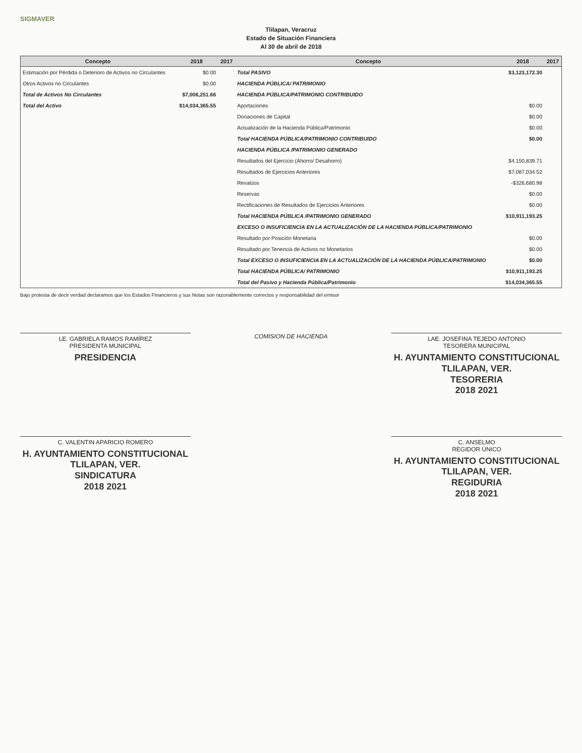SIGMAVER
Tlilapan, Veracruz
Estado de Situación Financiera
Al 30 de abril de 2018
| Concepto | 2018 | 2017 | Concepto | 2018 | 2017 |
| --- | --- | --- | --- | --- | --- |
| Estimación por Pérdida o Deterioro de Activos no Circulantes | $0.00 | | Total PASIVO | $3,123,172.30 | |
| Otros Activos no Circulantes | $0.00 | | HACIENDA PÚBLICA/ PATRIMONIO | | |
| Total de Activos No Circulantes | $7,006,251.66 | | HACIENDA PÚBLICA/PATRIMONIO CONTRIBUIDO | | |
| Total del Activo | $14,034,365.55 | | Aportaciones | $0.00 | |
| | | | Donaciones de Capital | $0.00 | |
| | | | Actualización de la Hacienda Pública/Patrimonio | $0.00 | |
| | | | Total HACIENDA PÚBLICA/PATRIMONIO CONTRIBUIDO | $0.00 | |
| | | | HACIENDA PÚBLICA /PATRIMONIO GENERADO | | |
| | | | Resultados del Ejercicio (Ahorro/ Desahorro) | $4,150,839.71 | |
| | | | Resultados de Ejercicios Anteriores | $7,087,034.52 | |
| | | | Revalúos | -$326,680.98 | |
| | | | Reservas | $0.00 | |
| | | | Rectificaciones de Resultados de Ejercicios Anteriores | $0.00 | |
| | | | Total HACIENDA PÚBLICA /PATRIMONIO GENERADO | $10,911,193.25 | |
| | | | EXCESO O INSUFICIENCIA EN LA ACTUALIZACIÓN DE LA HACIENDA PÚBLICA/PATRIMONIO | | |
| | | | Resultado por Posición Monetaria | $0.00 | |
| | | | Resultado por Tenencia de Activos no Monetarios | $0.00 | |
| | | | Total EXCESO O INSUFICIENCIA EN LA ACTUALIZACIÓN DE LA HACIENDA PÚBLICA/PATRIMONIO | $0.00 | |
| | | | Total HACIENDA PÚBLICA/ PATRIMONIO | $10,911,193.25 | |
| | | | Total del Pasivo y Hacienda Pública/Patrimonio | $14,034,365.55 | |
Bajo protesta de decir verdad declaramos que los Estados Financieros y sus Notas son razonablemente correctos y responsabilidad del emisor
LE. GABRIELA RAMOS RAMÍREZ
PRESIDENTA MUNICIPAL
PRESIDENCIA
COMISION DE HACIENDA
LAE. JOSEFINA TEJEDO ANTONIO
TESORERA MUNICIPAL
H. AYUNTAMIENTO CONSTITUCIONAL
TLILAPAN, VER.
TESORERIA
2018 2021
C. VALENTIN APARICIO ROMERO
H. AYUNTAMIENTO CONSTITUCIONAL
TLILAPAN, VER.
SINDICATURA
2018 2021
C. ANSELMO
REGIDOR ÚNICO
H. AYUNTAMIENTO CONSTITUCIONAL
TLILAPAN, VER.
REGIDURIA
2018 2021